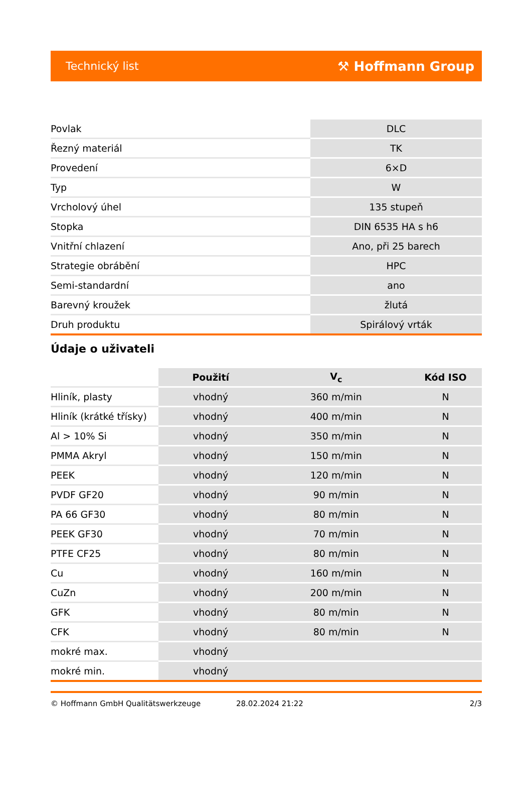Technický list ⚒ Hoffmann Group
| Povlak | DLC |
| Řezný materiál | TK |
| Provedení | 6×D |
| Typ | W |
| Vrcholový úhel | 135 stupeň |
| Stopka | DIN 6535 HA s h6 |
| Vnitřní chlazení | Ano, při 25 barech |
| Strategie obrábění | HPC |
| Semi-standardní | ano |
| Barevný kroužek | žlutá |
| Druh produktu | Spirálový vrták |
Údaje o uživateli
| | Použití | V<sub>c</sub> | Kód ISO |
| --- | --- | --- | --- |
| Hliník, plasty | vhodný | 360 m/min | N |
| Hliník (krátké třísky) | vhodný | 400 m/min | N |
| Al > 10% Si | vhodný | 350 m/min | N |
| PMMA Akryl | vhodný | 150 m/min | N |
| PEEK | vhodný | 120 m/min | N |
| PVDF GF20 | vhodný | 90 m/min | N |
| PA 66 GF30 | vhodný | 80 m/min | N |
| PEEK GF30 | vhodný | 70 m/min | N |
| PTFE CF25 | vhodný | 80 m/min | N |
| Cu | vhodný | 160 m/min | N |
| CuZn | vhodný | 200 m/min | N |
| GFK | vhodný | 80 m/min | N |
| CFK | vhodný | 80 m/min | N |
| mokré max. | vhodný | | |
| mokré min. | vhodný | | |
© Hoffmann GmbH Qualitätswerkzeuge 28.02.2024 21:22 2/3